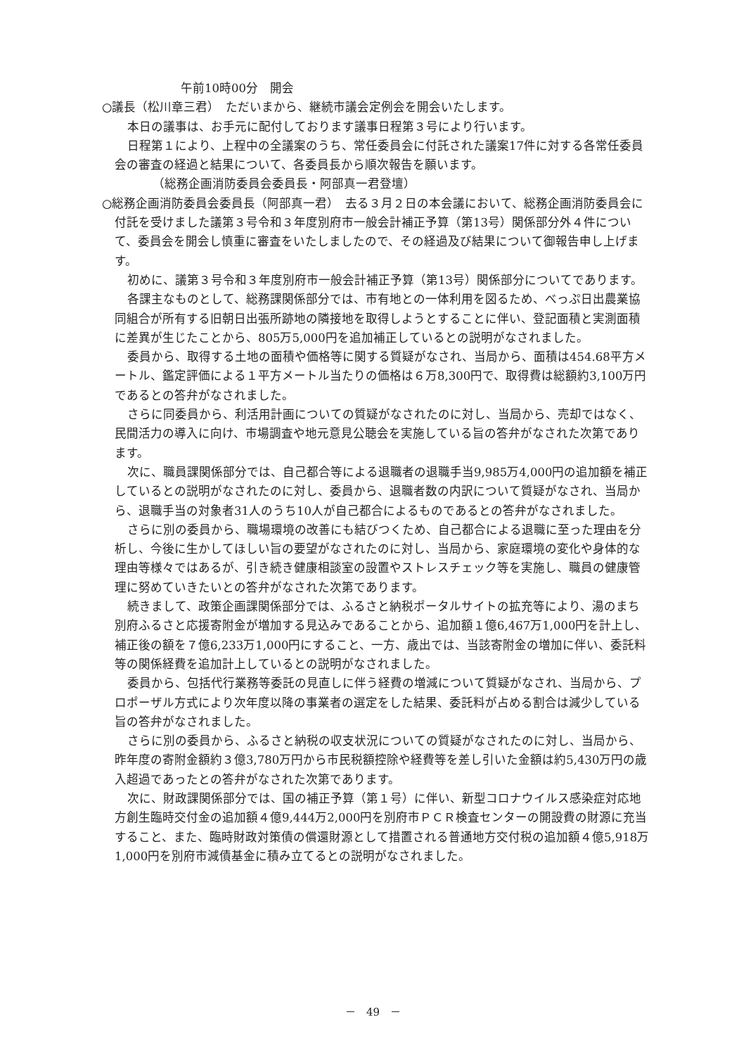午前10時00分　開会
○議長（松川章三君）　ただいまから、継続市議会定例会を開会いたします。
本日の議事は、お手元に配付しております議事日程第３号により行います。
日程第１により、上程中の全議案のうち、常任委員会に付託された議案17件に対する各常任委員会の審査の経過と結果について、各委員長から順次報告を願います。
（総務企画消防委員会委員長・阿部真一君登壇）
○総務企画消防委員会委員長（阿部真一君）　去る３月２日の本会議において、総務企画消防委員会に付託を受けました議第３号令和３年度別府市一般会計補正予算（第13号）関係部分外４件について、委員会を開会し慎重に審査をいたしましたので、その経過及び結果について御報告申し上げます。
初めに、議第３号令和３年度別府市一般会計補正予算（第13号）関係部分についてであります。
各課主なものとして、総務課関係部分では、市有地との一体利用を図るため、べっぷ日出農業協同組合が所有する旧朝日出張所跡地の隣接地を取得しようとすることに伴い、登記面積と実測面積に差異が生じたことから、805万5,000円を追加補正しているとの説明がなされました。
委員から、取得する土地の面積や価格等に関する質疑がなされ、当局から、面積は454.68平方メートル、鑑定評価による１平方メートル当たりの価格は６万8,300円で、取得費は総額約3,100万円であるとの答弁がなされました。
さらに同委員から、利活用計画についての質疑がなされたのに対し、当局から、売却ではなく、民間活力の導入に向け、市場調査や地元意見公聴会を実施している旨の答弁がなされた次第であります。
次に、職員課関係部分では、自己都合等による退職者の退職手当9,985万4,000円の追加額を補正しているとの説明がなされたのに対し、委員から、退職者数の内訳について質疑がなされ、当局から、退職手当の対象者31人のうち10人が自己都合によるものであるとの答弁がなされました。
さらに別の委員から、職場環境の改善にも結びつくため、自己都合による退職に至った理由を分析し、今後に生かしてほしい旨の要望がなされたのに対し、当局から、家庭環境の変化や身体的な理由等様々ではあるが、引き続き健康相談室の設置やストレスチェック等を実施し、職員の健康管理に努めていきたいとの答弁がなされた次第であります。
続きまして、政策企画課関係部分では、ふるさと納税ポータルサイトの拡充等により、湯のまち別府ふるさと応援寄附金が増加する見込みであることから、追加額１億6,467万1,000円を計上し、補正後の額を７億6,233万1,000円にすること、一方、歳出では、当該寄附金の増加に伴い、委託料等の関係経費を追加計上しているとの説明がなされました。
委員から、包括代行業務等委託の見直しに伴う経費の増減について質疑がなされ、当局から、プロポーザル方式により次年度以降の事業者の選定をした結果、委託料が占める割合は減少している旨の答弁がなされました。
さらに別の委員から、ふるさと納税の収支状況についての質疑がなされたのに対し、当局から、昨年度の寄附金額約３億3,780万円から市民税額控除や経費等を差し引いた金額は約5,430万円の歳入超過であったとの答弁がなされた次第であります。
次に、財政課関係部分では、国の補正予算（第１号）に伴い、新型コロナウイルス感染症対応地方創生臨時交付金の追加額４億9,444万2,000円を別府市ＰＣＲ検査センターの開設費の財源に充当すること、また、臨時財政対策債の償還財源として措置される普通地方交付税の追加額４億5,918万1,000円を別府市減債基金に積み立てるとの説明がなされました。
－　49　－